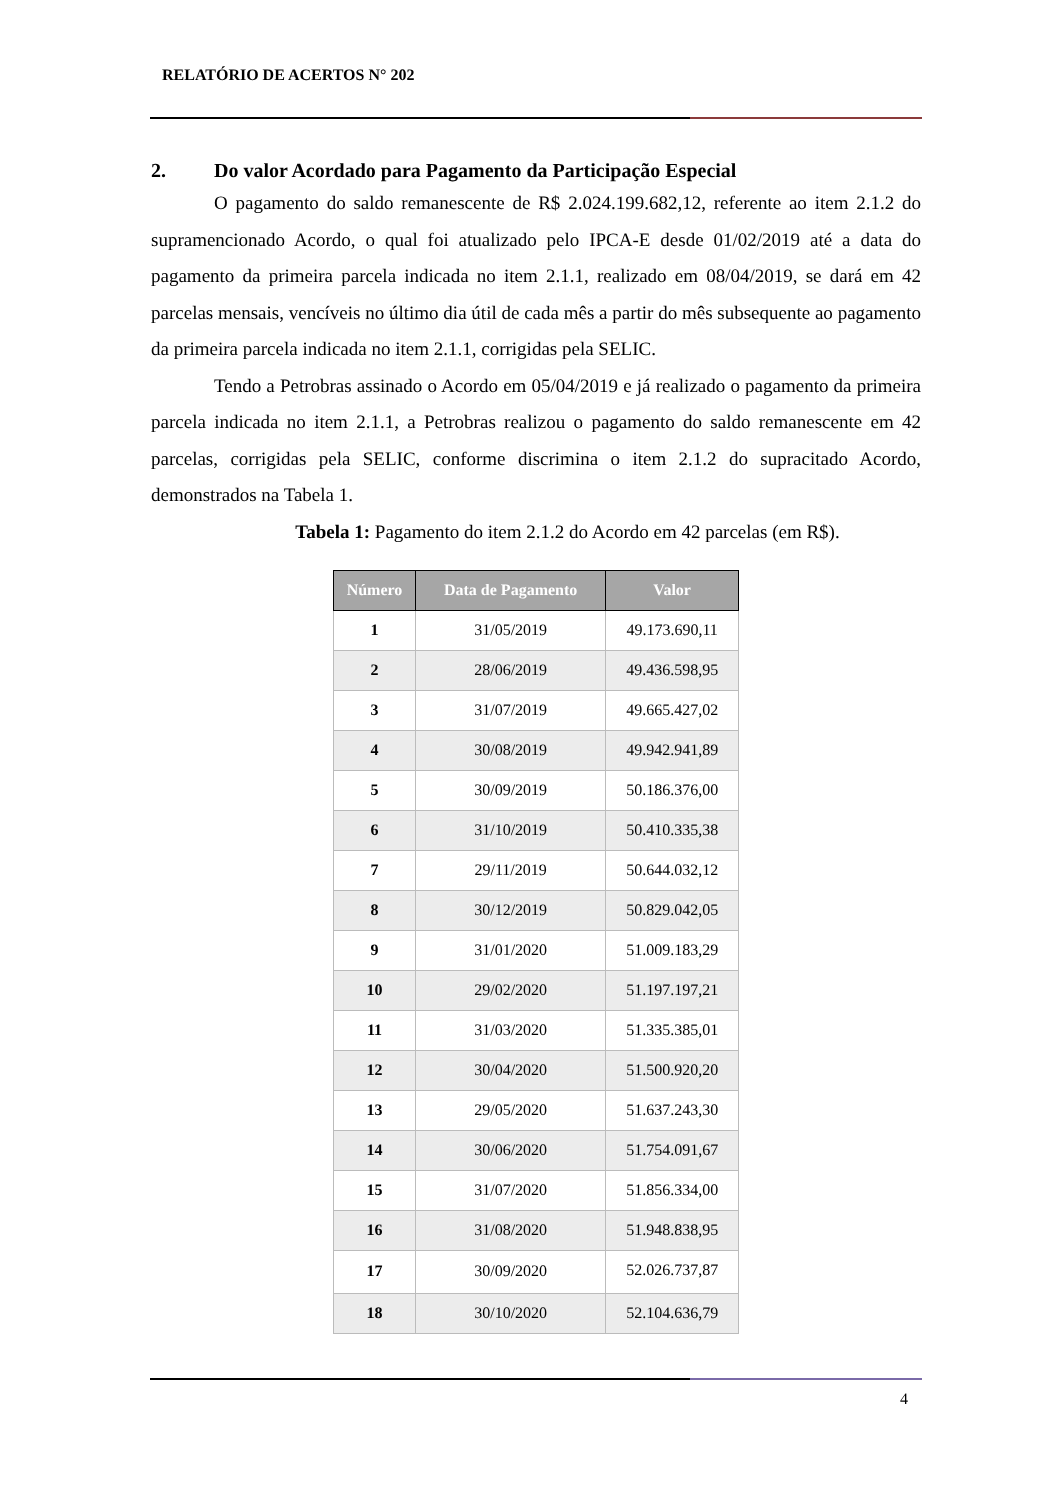RELATÓRIO DE ACERTOS N° 202
2. Do valor Acordado para Pagamento da Participação Especial
O pagamento do saldo remanescente de R$ 2.024.199.682,12, referente ao item 2.1.2 do supramencionado Acordo, o qual foi atualizado pelo IPCA-E desde 01/02/2019 até a data do pagamento da primeira parcela indicada no item 2.1.1, realizado em 08/04/2019, se dará em 42 parcelas mensais, vencíveis no último dia útil de cada mês a partir do mês subsequente ao pagamento da primeira parcela indicada no item 2.1.1, corrigidas pela SELIC.
Tendo a Petrobras assinado o Acordo em 05/04/2019 e já realizado o pagamento da primeira parcela indicada no item 2.1.1, a Petrobras realizou o pagamento do saldo remanescente em 42 parcelas, corrigidas pela SELIC, conforme discrimina o item 2.1.2 do supracitado Acordo, demonstrados na Tabela 1.
Tabela 1: Pagamento do item 2.1.2 do Acordo em 42 parcelas (em R$).
| Número | Data de Pagamento | Valor |
| --- | --- | --- |
| 1 | 31/05/2019 | 49.173.690,11 |
| 2 | 28/06/2019 | 49.436.598,95 |
| 3 | 31/07/2019 | 49.665.427,02 |
| 4 | 30/08/2019 | 49.942.941,89 |
| 5 | 30/09/2019 | 50.186.376,00 |
| 6 | 31/10/2019 | 50.410.335,38 |
| 7 | 29/11/2019 | 50.644.032,12 |
| 8 | 30/12/2019 | 50.829.042,05 |
| 9 | 31/01/2020 | 51.009.183,29 |
| 10 | 29/02/2020 | 51.197.197,21 |
| 11 | 31/03/2020 | 51.335.385,01 |
| 12 | 30/04/2020 | 51.500.920,20 |
| 13 | 29/05/2020 | 51.637.243,30 |
| 14 | 30/06/2020 | 51.754.091,67 |
| 15 | 31/07/2020 | 51.856.334,00 |
| 16 | 31/08/2020 | 51.948.838,95 |
| 17 | 30/09/2020 | 52.026.737,87 |
| 18 | 30/10/2020 | 52.104.636,79 |
4